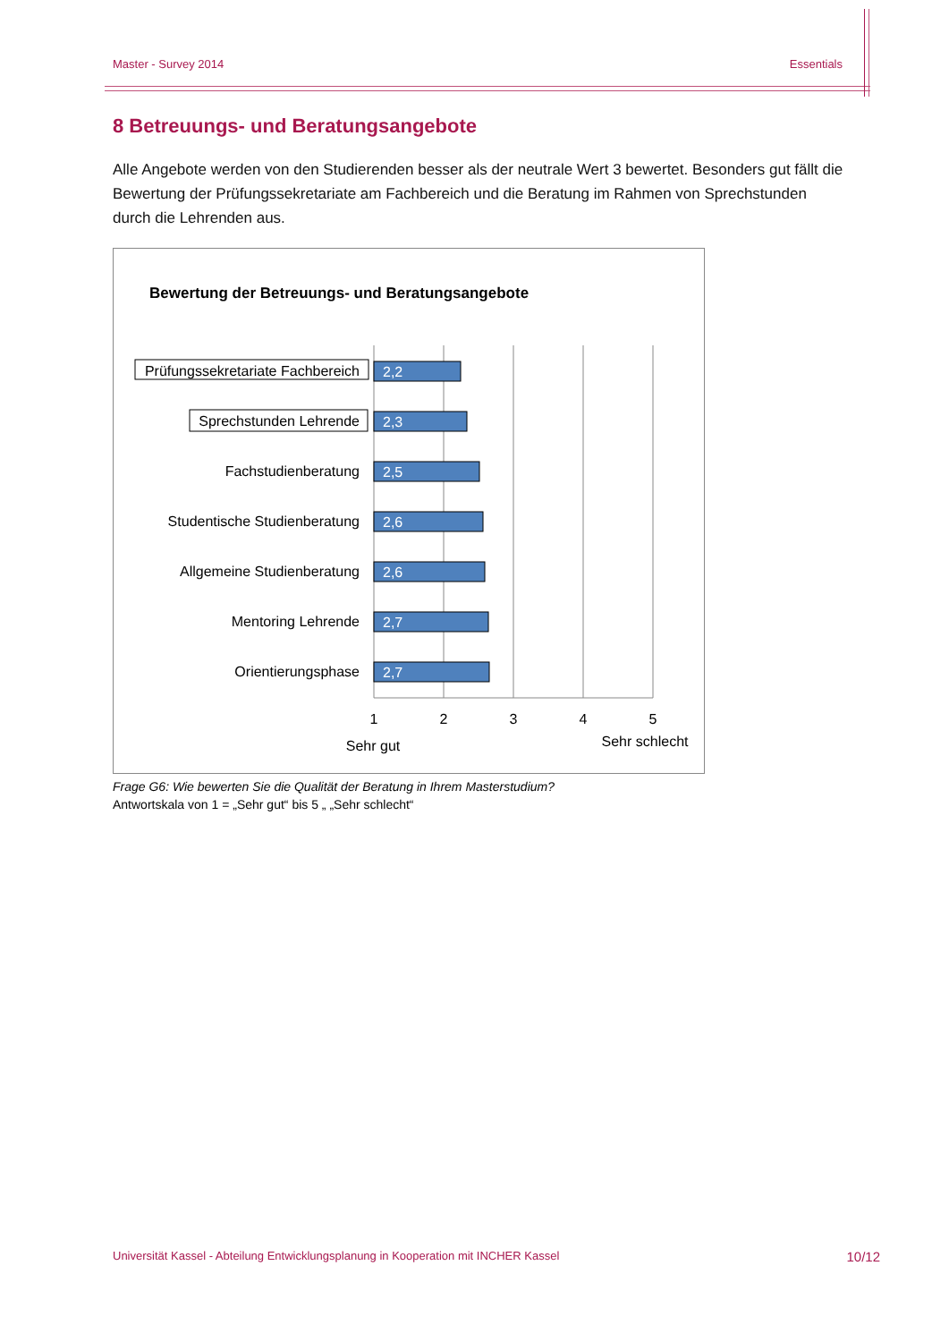Master - Survey 2014 Essentials
8 Betreuungs- und Beratungsangebote
Alle Angebote werden von den Studierenden besser als der neutrale Wert 3 bewertet. Besonders gut fällt die Bewertung der Prüfungssekretariate am Fachbereich und die Beratung im Rahmen von Sprechstunden durch die Lehrenden aus.
Bewertung der Betreuungs- und Beratungsangebote
2,2
2,3
2,5
2,6
2,6
2,7
2,7
Prüfungssekretariate Fachbereich
Sprechstunden Lehrende
Fachstudienberatung
Studentische Studienberatung
Allgemeine Studienberatung
Mentoring Lehrende
Orientierungsphase
1
2
3
4
5
Sehr gut
Sehr schlecht
Frage G6: Wie bewerten Sie die Qualität der Beratung in Ihrem Masterstudium?
Antwortskala von 1 = „Sehr gut“ bis 5 „ „Sehr schlecht“
Universität Kassel - Abteilung Entwicklungsplanung in Kooperation mit INCHER Kassel 10/12